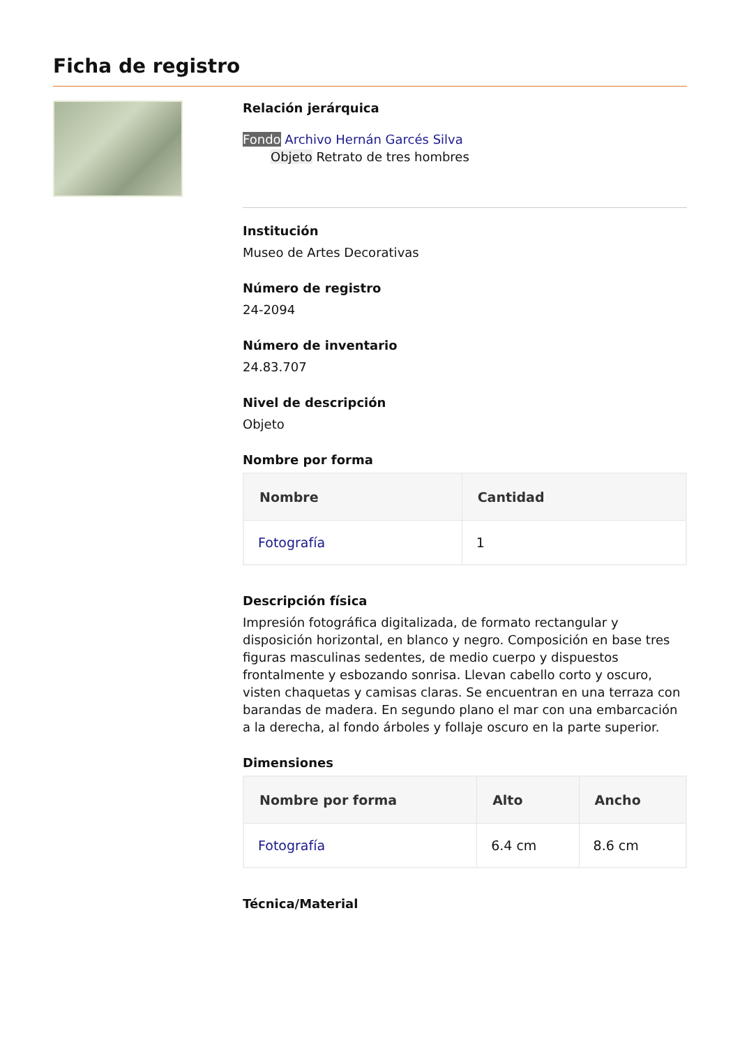Ficha de registro
Relación jerárquica
Fondo Archivo Hernán Garcés Silva
Objeto Retrato de tres hombres
Institución
Museo de Artes Decorativas
Número de registro
24-2094
Número de inventario
24.83.707
Nivel de descripción
Objeto
Nombre por forma
| Nombre | Cantidad |
| --- | --- |
| Fotografía | 1 |
Descripción física
Impresión fotográfica digitalizada, de formato rectangular y disposición horizontal, en blanco y negro. Composición en base tres figuras masculinas sedentes, de medio cuerpo y dispuestos frontalmente y esbozando sonrisa. Llevan cabello corto y oscuro, visten chaquetas y camisas claras. Se encuentran en una terraza con barandas de madera. En segundo plano el mar con una embarcación a la derecha, al fondo árboles y follaje oscuro en la parte superior.
Dimensiones
| Nombre por forma | Alto | Ancho |
| --- | --- | --- |
| Fotografía | 6.4 cm | 8.6 cm |
Técnica/Material